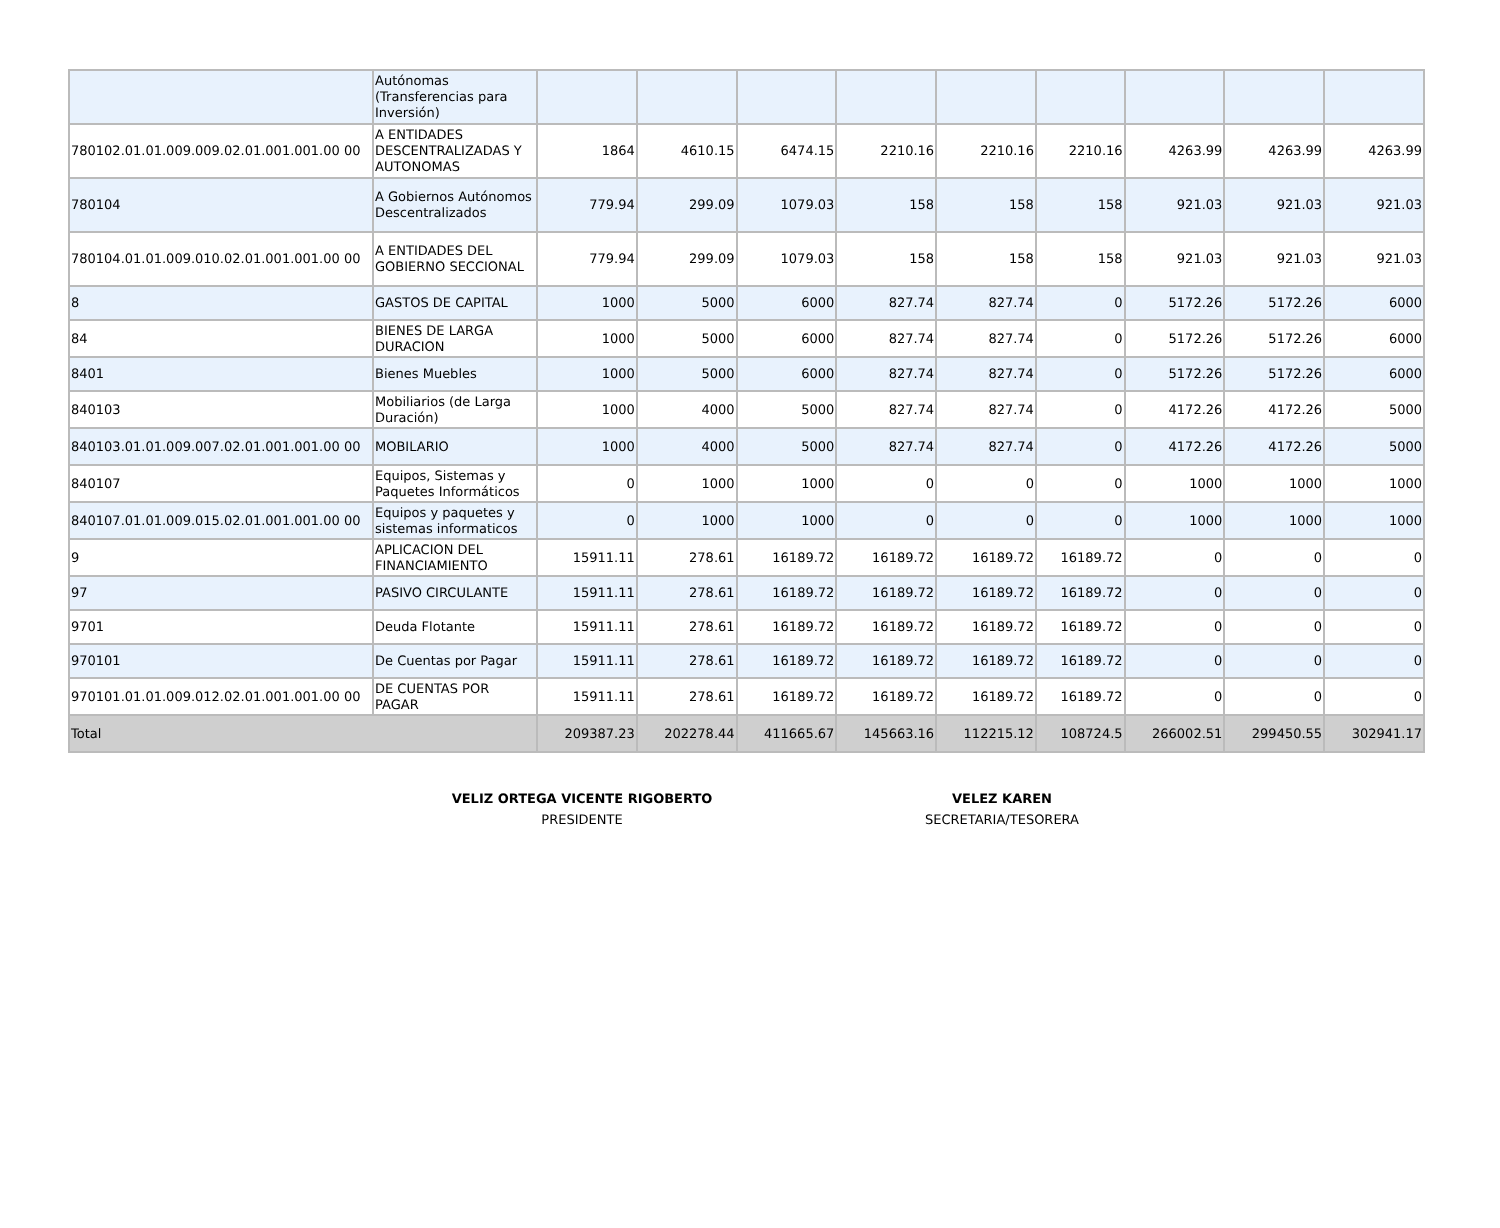| | Autónomas (Transferencias para Inversión) | | | | | | | | | |
| 780102.01.01.009.009.02.01.001.001.00 00 | A ENTIDADES DESCENTRALIZADAS Y AUTONOMAS | 1864 | 4610.15 | 6474.15 | 2210.16 | 2210.16 | 2210.16 | 4263.99 | 4263.99 | 4263.99 |
| 780104 | A Gobiernos Autónomos Descentralizados | 779.94 | 299.09 | 1079.03 | 158 | 158 | 158 | 921.03 | 921.03 | 921.03 |
| 780104.01.01.009.010.02.01.001.001.00 00 | A ENTIDADES DEL GOBIERNO SECCIONAL | 779.94 | 299.09 | 1079.03 | 158 | 158 | 158 | 921.03 | 921.03 | 921.03 |
| 8 | GASTOS DE CAPITAL | 1000 | 5000 | 6000 | 827.74 | 827.74 | 0 | 5172.26 | 5172.26 | 6000 |
| 84 | BIENES DE LARGA DURACION | 1000 | 5000 | 6000 | 827.74 | 827.74 | 0 | 5172.26 | 5172.26 | 6000 |
| 8401 | Bienes Muebles | 1000 | 5000 | 6000 | 827.74 | 827.74 | 0 | 5172.26 | 5172.26 | 6000 |
| 840103 | Mobiliarios (de Larga Duración) | 1000 | 4000 | 5000 | 827.74 | 827.74 | 0 | 4172.26 | 4172.26 | 5000 |
| 840103.01.01.009.007.02.01.001.001.00 00 | MOBILARIO | 1000 | 4000 | 5000 | 827.74 | 827.74 | 0 | 4172.26 | 4172.26 | 5000 |
| 840107 | Equipos, Sistemas y Paquetes Informáticos | 0 | 1000 | 1000 | 0 | 0 | 0 | 1000 | 1000 | 1000 |
| 840107.01.01.009.015.02.01.001.001.00 00 | Equipos y paquetes y sistemas informaticos | 0 | 1000 | 1000 | 0 | 0 | 0 | 1000 | 1000 | 1000 |
| 9 | APLICACION DEL FINANCIAMIENTO | 15911.11 | 278.61 | 16189.72 | 16189.72 | 16189.72 | 16189.72 | 0 | 0 | 0 |
| 97 | PASIVO CIRCULANTE | 15911.11 | 278.61 | 16189.72 | 16189.72 | 16189.72 | 16189.72 | 0 | 0 | 0 |
| 9701 | Deuda Flotante | 15911.11 | 278.61 | 16189.72 | 16189.72 | 16189.72 | 16189.72 | 0 | 0 | 0 |
| 970101 | De Cuentas por Pagar | 15911.11 | 278.61 | 16189.72 | 16189.72 | 16189.72 | 16189.72 | 0 | 0 | 0 |
| 970101.01.01.009.012.02.01.001.001.00 00 | DE CUENTAS POR PAGAR | 15911.11 | 278.61 | 16189.72 | 16189.72 | 16189.72 | 16189.72 | 0 | 0 | 0 |
| Total | | 209387.23 | 202278.44 | 411665.67 | 145663.16 | 112215.12 | 108724.5 | 266002.51 | 299450.55 | 302941.17 |
VELIZ ORTEGA VICENTE RIGOBERTO
PRESIDENTE
VELEZ KAREN
SECRETARIA/TESORERA